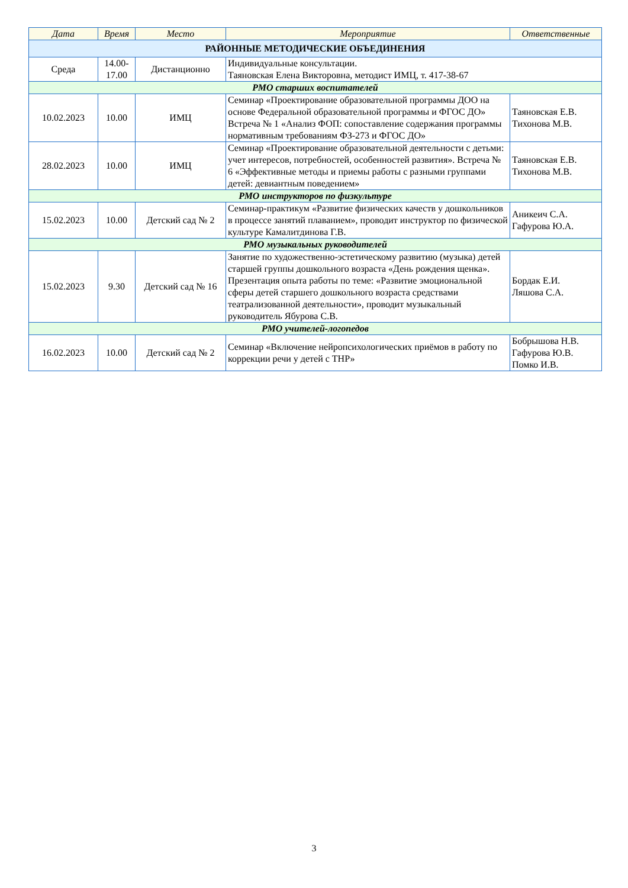| Дата | Время | Место | Мероприятие | Ответственные |
| --- | --- | --- | --- | --- |
| РАЙОННЫЕ МЕТОДИЧЕСКИЕ ОБЪЕДИНЕНИЯ | | | | |
| Среда | 14.00- 17.00 | Дистанционно | Индивидуальные консультации. Таяновская Елена Викторовна, методист ИМЦ, т. 417-38-67 | |
| РМО старших воспитателей | | | | |
| 10.02.2023 | 10.00 | ИМЦ | Семинар «Проектирование образовательной программы ДОО на основе Федеральной образовательной программы и ФГОС ДО» Встреча № 1 «Анализ ФОП: сопоставление содержания программы нормативным требованиям ФЗ-273 и ФГОС ДО» | Таяновская Е.В. Тихонова М.В. |
| 28.02.2023 | 10.00 | ИМЦ | Семинар «Проектирование образовательной деятельности с детьми: учет интересов, потребностей, особенностей развития». Встреча № 6 «Эффективные методы и приемы работы с разными группами детей: девиантным поведением» | Таяновская Е.В. Тихонова М.В. |
| РМО инструкторов по физкультуре | | | | |
| 15.02.2023 | 10.00 | Детский сад № 2 | Семинар-практикум «Развитие физических качеств у дошкольников в процессе занятий плаванием», проводит инструктор по физической культуре Камалитдинова Г.В. | Аникеич С.А. Гафурова Ю.А. |
| РМО музыкальных руководителей | | | | |
| 15.02.2023 | 9.30 | Детский сад № 16 | Занятие по художественно-эстетическому развитию (музыка) детей старшей группы дошкольного возраста «День рождения щенка». Презентация опыта работы по теме: «Развитие эмоциональной сферы детей старшего дошкольного возраста средствами театрализованной деятельности», проводит музыкальный руководитель Ябурова С.В. | Бордак Е.И. Ляшова С.А. |
| РМО учителей-логопедов | | | | |
| 16.02.2023 | 10.00 | Детский сад № 2 | Семинар «Включение нейропсихологических приёмов в работу по коррекции речи у детей с ТНР» | Бобрышова Н.В. Гафурова Ю.В. Помко И.В. |
3